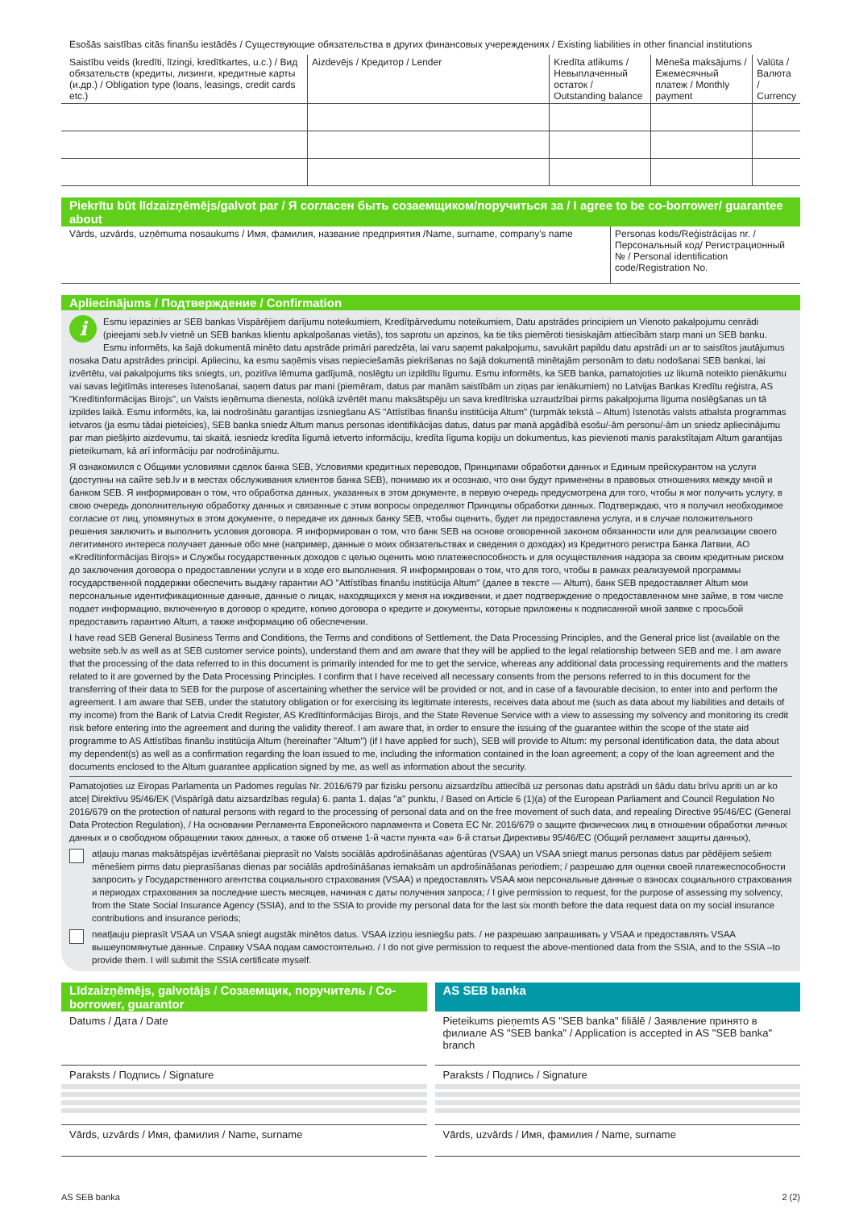Esošās saistības citās finanšu iestādēs / Существующие обязательства в других финансовых учереждениях / Existing liabilities in other financial institutions
| Saistību veids (kredīti, līzingi, kredītkartes, u.c.) / Вид обязательств (кредиты, лизинги, кредитные карты (и.др.) / Obligation type (loans, leasings, credit cards etc.) | Aizdevējs / Кредитор / Lender | Kredīta atlikums / Невыплаченный остаток / Outstanding balance | Mēneša maksājums / Ежемесячный платеж / Monthly payment | Valūta / Валюта / Currency |
| --- | --- | --- | --- | --- |
Piekrītu būt līdzaizņēmējs/galvot par / Я согласен быть созаемщиком/поручиться за / I agree to be co-borrower/ guarantee about
| Vārds, uzvārds, uzņēmuma nosaukums / Имя, фамилия, название предприятия /Name, surname, company's name | Personas kods/Reģistrācijas nr. / Персональный код/ Регистрационный № / Personal identification code/Registration No. |
Apliecinājums / Подтверждение / Confirmation
i Esmu iepazinies ar SEB bankas Vispārējiem darījumu noteikumiem, Kredītpārvedumu noteikumiem, Datu apstrādes principiem un Vienoto pakalpojumu cenrādi (pieejami seb.lv vietnē un SEB bankas klientu apkalpošanas vietās), tos saprotu un apzinos, ka tie tiks piemēroti tiesiskajām attiecībām starp mani un SEB banku. Esmu informēts, ka šajā dokumentā minēto datu apstrāde primāri paredzēta, lai varu saņemt pakalpojumu, savukārt papildu datu apstrādi un ar to saistītos jautājumus nosaka Datu apstrādes principi. Apliecinu, ka esmu saņēmis visas nepieciešamās piekrišanas no šajā dokumentā minētajām personām to datu nodošanai SEB bankai, lai izvērtētu, vai pakalpojums tiks sniegts, un, pozitīva lēmuma gadījumā, noslēgtu un izpildītu līgumu. Esmu informēts, ka SEB banka, pamatojoties uz likumā noteikto pienākumu vai savas leģitīmās intereses īstenošanai, saņem datus par mani (piemēram, datus par manām saistībām un ziņas par ienākumiem) no Latvijas Bankas Kredītu reģistra, AS "Kredītinformācijas Birojs", un Valsts ieņēmuma dienesta, nolūkā izvērtēt manu maksātspēju un sava kredītriska uzraudzībai pirms pakalpojuma līguma noslēgšanas un tā izpildes laikā. Esmu informēts, ka, lai nodrošinātu garantijas izsniegšanu AS "Attīstības finanšu institūcija Altum" (turpmāk tekstā – Altum) īstenotās valsts atbalsta programmas ietvaros (ja esmu tādai pieteicies), SEB banka sniedz Altum manus personas identifikācijas datus, datus par manā apgādībā esošu/-ām personu/-ām un sniedz apliecinājumu par man piešķirto aizdevumu, tai skaitā, iesniedz kredīta līgumā ietverto informāciju, kredīta līguma kopiju un dokumentus, kas pievienoti manis parakstītajam Altum garantijas pieteikumam, kā arī informāciju par nodrošinājumu.
Я ознакомился с Общими условиями сделок банка SEB, Условиями кредитных переводов, Принципами обработки данных и Единым прейскурантом на услуги (доступны на сайте seb.lv и в местах обслуживания клиентов банка SEB), понимаю их и осознаю, что они будут применены в правовых отношениях между мной и банком SEB. Я информирован о том, что обработка данных, указанных в этом документе, в первую очередь предусмотрена для того, чтобы я мог получить услугу, в свою очередь дополнительную обработку данных и связанные с этим вопросы определяют Принципы обработки данных. Подтверждаю, что я получил необходимое согласие от лиц, упомянутых в этом документе, о передаче их данных банку SEB, чтобы оценить, будет ли предоставлена услуга, и в случае положительного решения заключить и выполнить условия договора. Я информирован о том, что банк SEB на основе оговоренной законом обязанности или для реализации своего легитимного интереса получает данные обо мне (например, данные о моих обязательствах и сведения о доходах) из Кредитного регистра Банка Латвии, АО «Kredītinformācijas Birojs» и Службы государственных доходов с целью оценить мою платежеспособность и для осуществления надзора за своим кредитным риском до заключения договора о предоставлении услуги и в ходе его выполнения. Я информирован о том, что для того, чтобы в рамках реализуемой программы государственной поддержки обеспечить выдачу гарантии АО "Attīstības finanšu institūcija Altum" (далее в тексте — Altum), банк SEB предоставляет Altum мои персональные идентификационные данные, данные о лицах, находящихся у меня на иждивении, и дает подтверждение о предоставленном мне займе, в том числе подает информацию, включенную в договор о кредите, копию договора о кредите и документы, которые приложены к подписанной мной заявке с просьбой предоставить гарантию Altum, а также информацию об обеспечении.
I have read SEB General Business Terms and Conditions, the Terms and conditions of Settlement, the Data Processing Principles, and the General price list (available on the website seb.lv as well as at SEB customer service points), understand them and am aware that they will be applied to the legal relationship between SEB and me. I am aware that the processing of the data referred to in this document is primarily intended for me to get the service, whereas any additional data processing requirements and the matters related to it are governed by the Data Processing Principles. I confirm that I have received all necessary consents from the persons referred to in this document for the transferring of their data to SEB for the purpose of ascertaining whether the service will be provided or not, and in case of a favourable decision, to enter into and perform the agreement. I am aware that SEB, under the statutory obligation or for exercising its legitimate interests, receives data about me (such as data about my liabilities and details of my income) from the Bank of Latvia Credit Register, AS Kredītinformācijas Birojs, and the State Revenue Service with a view to assessing my solvency and monitoring its credit risk before entering into the agreement and during the validity thereof. I am aware that, in order to ensure the issuing of the guarantee within the scope of the state aid programme to AS Attīstības finanšu institūcija Altum (hereinafter "Altum") (if I have applied for such), SEB will provide to Altum: my personal identification data, the data about my dependent(s) as well as a confirmation regarding the loan issued to me, including the information contained in the loan agreement; a copy of the loan agreement and the documents enclosed to the Altum guarantee application signed by me, as well as information about the security.
Pamatojoties uz Eiropas Parlamenta un Padomes regulas Nr. 2016/679 par fizisku personu aizsardzību attiecībā uz personas datu apstrādi un šādu datu brīvu apriti un ar ko atceļ Direktīvu 95/46/EK (Vispārīgā datu aizsardzības regula) 6. panta 1. daļas "a" punktu, / Based on Article 6 (1)(a) of the European Parliament and Council Regulation No 2016/679 on the protection of natural persons with regard to the processing of personal data and on the free movement of such data, and repealing Directive 95/46/EC (General Data Protection Regulation), / На основании Регламента Европейского парламента и Совета ЕС Nr. 2016/679 о защите физических лиц в отношении обработки личных данных и о свободном обращении таких данных, а также об отмене 1-й части пункта «a» 6-й статьи Директивы 95/46/EC (Общий регламент защиты данных),
atļauju manas maksātspējas izvērtēšanai pieprasīt no Valsts sociālās apdrošināšanas aģentūras (VSAA) un VSAA sniegt manus personas datus par pēdējiem sešiem mēnešiem pirms datu pieprasīšanas dienas par sociālās apdrošināšanas iemaksām un apdrošināšanas periodiem; / разрешаю для оценки своей платежеспособности запросить у Государственного агентства социального страхования (VSAA) и предоставлять VSAA мои персональные данные о взносах социального страхования и периодах страхования за последние шесть месяцев, начиная с даты получения запроса; / I give permission to request, for the purpose of assessing my solvency, from the State Social Insurance Agency (SSIA), and to the SSIA to provide my personal data for the last six month before the data request data on my social insurance contributions and insurance periods;
neatļauju pieprasīt VSAA un VSAA sniegt augstāk minētos datus. VSAA izziņu iesniegšu pats. / не разрешаю запрашивать у VSAA и предоставлять VSAA вышеупомянутые данные. Справку VSAA подам самостоятельно. / I do not give permission to request the above-mentioned data from the SSIA, and to the SSIA –to provide them. I will submit the SSIA certificate myself.
Līdzaizņēmējs, galvotājs / Созаемщик, поручитель / Co-borrower, guarantor
Datums / Дата / Date
Paraksts / Подпись / Signature
Vārds, uzvārds / Имя, фамилия / Name, surname
AS SEB banka
Pieteikums pieņemts AS "SEB banka" filiālē / Заявление принято в филиале AS "SEB banka" / Application is accepted in AS "SEB banka" branch
Paraksts / Подпись / Signature
Vārds, uzvārds / Имя, фамилия / Name, surname
AS SEB banka 2 (2)